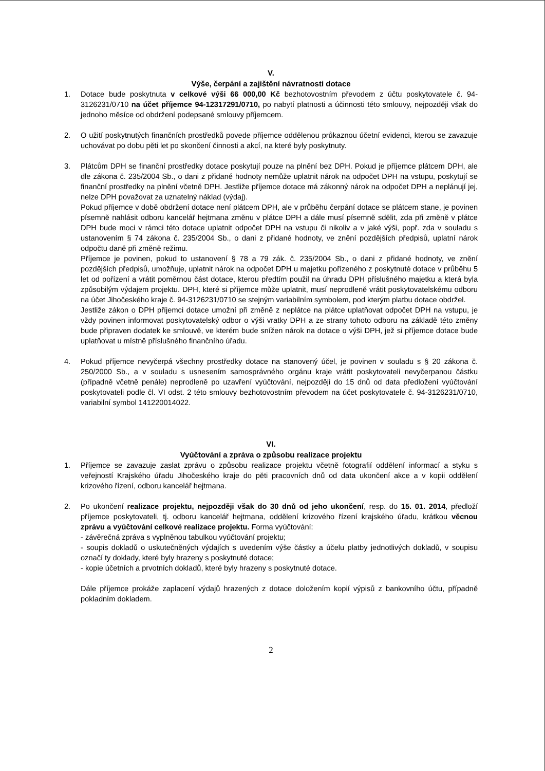V.
Výše, čerpání a zajištění návratnosti dotace
1. Dotace bude poskytnuta v celkové výši 66 000,00 Kč bezhotovostním převodem z účtu poskytovatele č. 94-3126231/0710 na účet příjemce 94-12317291/0710, po nabytí platnosti a účinnosti této smlouvy, nejpozději však do jednoho měsíce od obdržení podepsané smlouvy příjemcem.
2. O užití poskytnutých finančních prostředků povede příjemce oddělenou průkaznou účetní evidenci, kterou se zavazuje uchovávat po dobu pěti let po skončení činnosti a akcí, na které byly poskytnuty.
3. Plátcům DPH se finanční prostředky dotace poskytují pouze na plnění bez DPH. Pokud je příjemce plátcem DPH, ale dle zákona č. 235/2004 Sb., o dani z přidané hodnoty nemůže uplatnit nárok na odpočet DPH na vstupu, poskytují se finanční prostředky na plnění včetně DPH. Jestliže příjemce dotace má zákonný nárok na odpočet DPH a neplánují jej, nelze DPH považovat za uznatelný náklad (výdaj).
Pokud příjemce v době obdržení dotace není plátcem DPH, ale v průběhu čerpání dotace se plátcem stane, je povinen písemně nahlásit odboru kancelář hejtmana změnu v plátce DPH a dále musí písemně sdělit, zda při změně v plátce DPH bude moci v rámci této dotace uplatnit odpočet DPH na vstupu či nikoliv a v jaké výši, popř. zda v souladu s ustanovením § 74 zákona č. 235/2004 Sb., o dani z přidané hodnoty, ve znění pozdějších předpisů, uplatní nárok odpočtu daně při změně režimu.
Příjemce je povinen, pokud to ustanovení § 78 a 79 zák. č. 235/2004 Sb., o dani z přidané hodnoty, ve znění pozdějších předpisů, umožňuje, uplatnit nárok na odpočet DPH u majetku pořízeného z poskytnuté dotace v průběhu 5 let od pořízení a vrátit poměrnou část dotace, kterou předtím použil na úhradu DPH příslušného majetku a která byla způsobilým výdajem projektu. DPH, které si příjemce může uplatnit, musí neprodleně vrátit poskytovatelskému odboru na účet Jihočeského kraje č. 94-3126231/0710 se stejným variabilním symbolem, pod kterým platbu dotace obdržel.
Jestliže zákon o DPH příjemci dotace umožní při změně z neplátce na plátce uplatňovat odpočet DPH na vstupu, je vždy povinen informovat poskytovatelský odbor o výši vratky DPH a ze strany tohoto odboru na základě této změny bude připraven dodatek ke smlouvě, ve kterém bude snížen nárok na dotace o výši DPH, jež si příjemce dotace bude uplatňovat u místně příslušného finančního úřadu.
4. Pokud příjemce nevyčerpá všechny prostředky dotace na stanovený účel, je povinen v souladu s § 20 zákona č. 250/2000 Sb., a v souladu s usnesením samosprávného orgánu kraje vrátit poskytovateli nevyčerpanou částku (případně včetně penále) neprodleně po uzavření vyúčtování, nejpozději do 15 dnů od data předložení vyúčtování poskytovateli podle čl. VI odst. 2 této smlouvy bezhotovostním převodem na účet poskytovatele č. 94-3126231/0710, variabilní symbol 141220014022.
VI.
Vyúčtování a zpráva o způsobu realizace projektu
1. Příjemce se zavazuje zaslat zprávu o způsobu realizace projektu včetně fotografií oddělení informací a styku s veřejností Krajského úřadu Jihočeského kraje do pěti pracovních dnů od data ukončení akce a v kopii oddělení krizového řízení, odboru kancelář hejtmana.
2. Po ukončení realizace projektu, nejpozději však do 30 dnů od jeho ukončení, resp. do 15. 01. 2014, předloží příjemce poskytovateli, tj. odboru kancelář hejtmana, oddělení krizového řízení krajského úřadu, krátkou věcnou zprávu a vyúčtování celkové realizace projektu. Forma vyúčtování:
- závěrečná zpráva s vyplněnou tabulkou vyúčtování projektu;
- soupis dokladů o uskutečněných výdajích s uvedením výše částky a účelu platby jednotlivých dokladů, v soupisu označí ty doklady, které byly hrazeny s poskytnuté dotace;
- kopie účetních a prvotních dokladů, které byly hrazeny s poskytnuté dotace.
Dále příjemce prokáže zaplacení výdajů hrazených z dotace doložením kopií výpisů z bankovního účtu, případně pokladním dokladem.
2